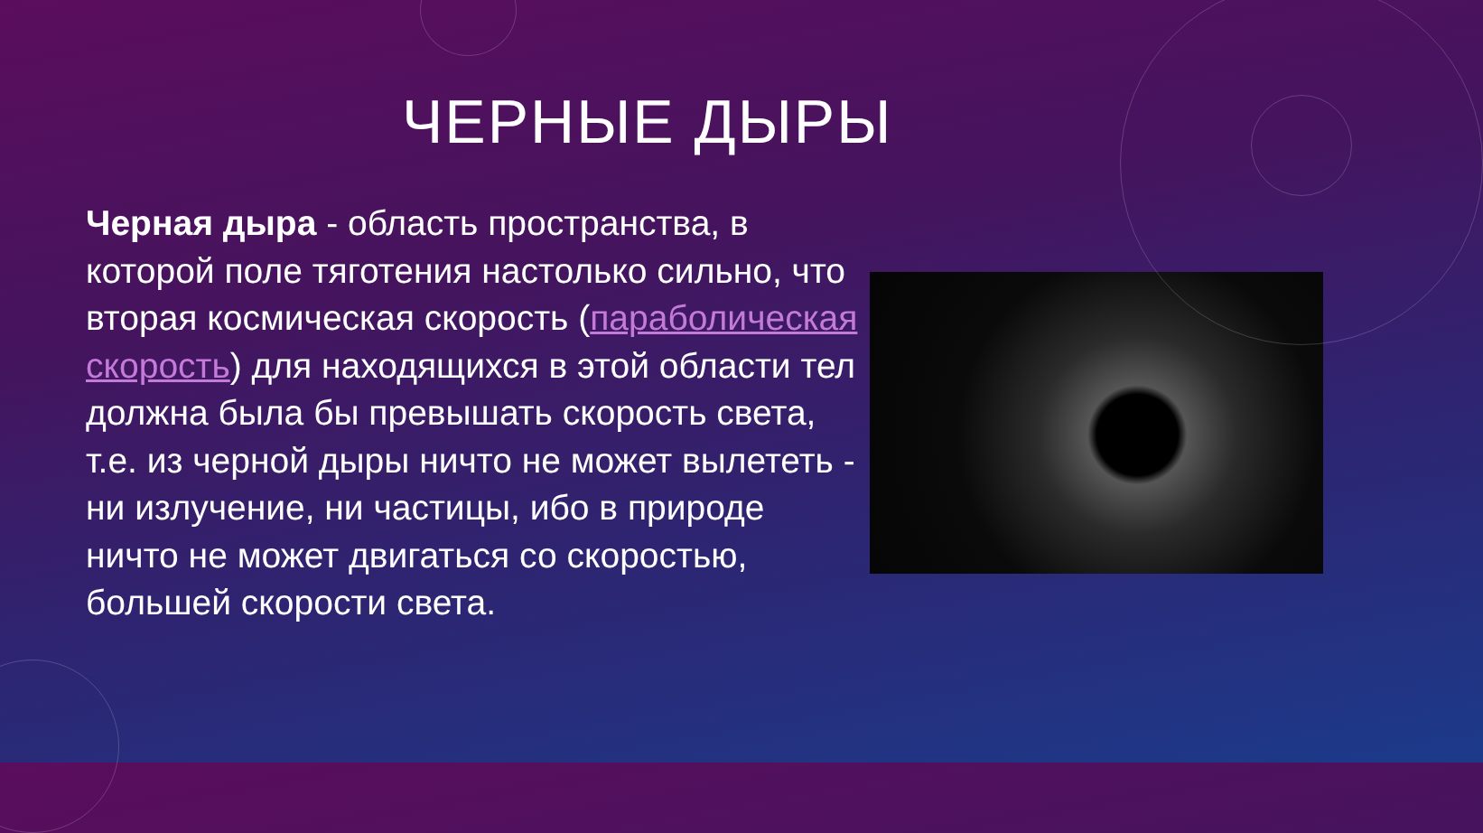ЧЕРНЫЕ ДЫРЫ
Черная дыра - область пространства, в которой поле тяготения настолько сильно, что вторая космическая скорость (параболическая скорость) для находящихся в этой области тел должна была бы превышать скорость света, т.е. из черной дыры ничто не может вылететь - ни излучение, ни частицы, ибо в природе ничто не может двигаться со скоростью, большей скорости света.